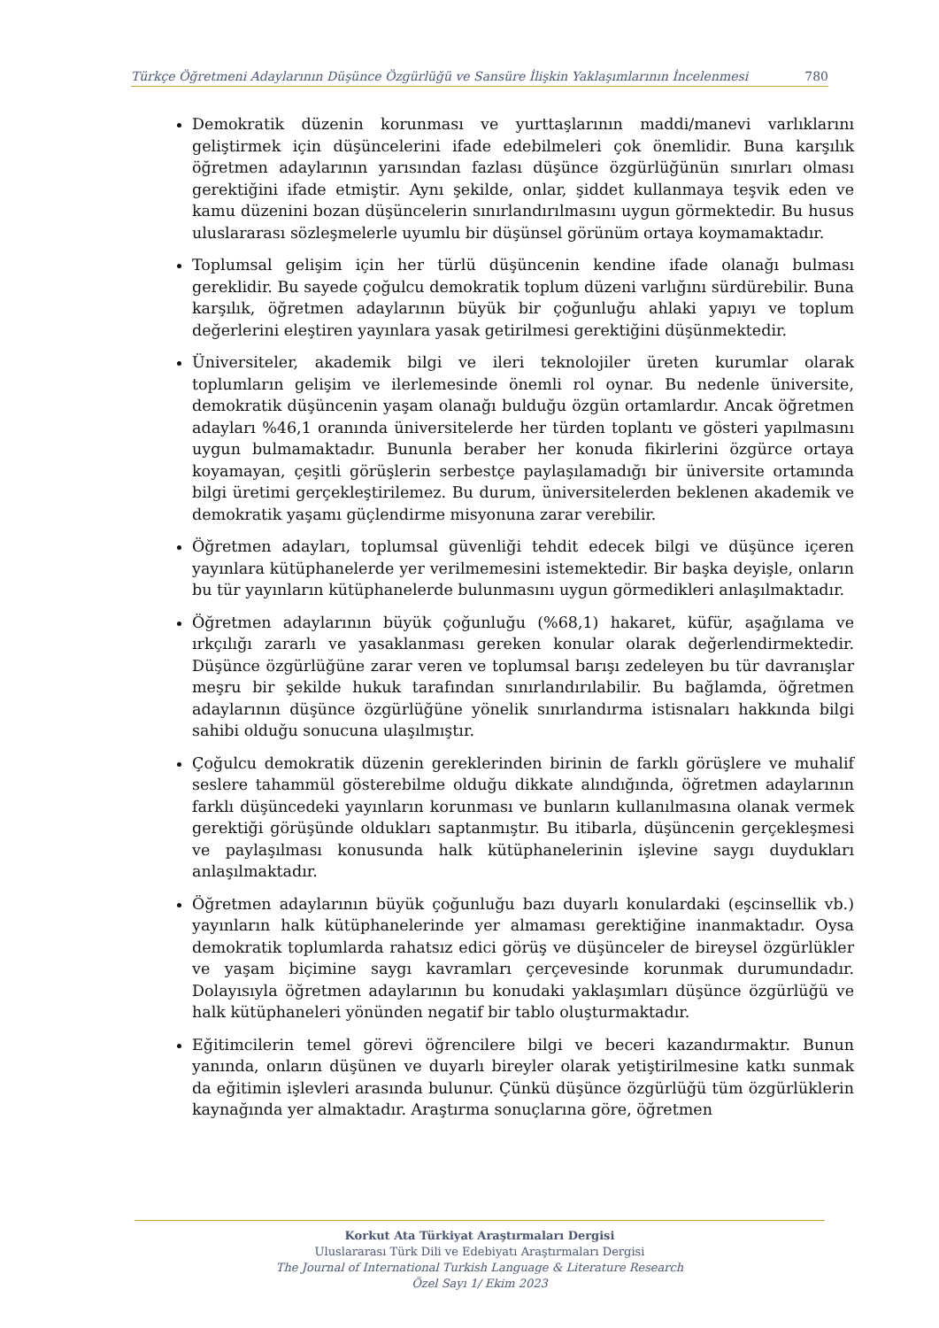Türkçe Öğretmeni Adaylarının Düşünce Özgürlüğü ve Sansüre İlişkin Yaklaşımlarının İncelenmesi 780
Demokratik düzenin korunması ve yurttaşlarının maddi/manevi varlıklarını geliştirmek için düşüncelerini ifade edebilmeleri çok önemlidir. Buna karşılık öğretmen adaylarının yarısından fazlası düşünce özgürlüğünün sınırları olması gerektiğini ifade etmiştir. Aynı şekilde, onlar, şiddet kullanmaya teşvik eden ve kamu düzenini bozan düşüncelerin sınırlandırılmasını uygun görmektedir. Bu husus uluslararası sözleşmelerle uyumlu bir düşünsel görünüm ortaya koymamaktadır.
Toplumsal gelişim için her türlü düşüncenin kendine ifade olanağı bulması gereklidir. Bu sayede çoğulcu demokratik toplum düzeni varlığını sürdürebilir. Buna karşılık, öğretmen adaylarının büyük bir çoğunluğu ahlaki yapıyı ve toplum değerlerini eleştiren yayınlara yasak getirilmesi gerektiğini düşünmektedir.
Üniversiteler, akademik bilgi ve ileri teknolojiler üreten kurumlar olarak toplumların gelişim ve ilerlemesinde önemli rol oynar. Bu nedenle üniversite, demokratik düşüncenin yaşam olanağı bulduğu özgün ortamlardır. Ancak öğretmen adayları %46,1 oranında üniversitelerde her türden toplantı ve gösteri yapılmasını uygun bulmamaktadır. Bununla beraber her konuda fikirlerini özgürce ortaya koyamayan, çeşitli görüşlerin serbestçe paylaşılamadığı bir üniversite ortamında bilgi üretimi gerçekleştirilemez. Bu durum, üniversitelerden beklenen akademik ve demokratik yaşamı güçlendirme misyonuna zarar verebilir.
Öğretmen adayları, toplumsal güvenliği tehdit edecek bilgi ve düşünce içeren yayınlara kütüphanelerde yer verilmemesini istemektedir. Bir başka deyişle, onların bu tür yayınların kütüphanelerde bulunmasını uygun görmedikleri anlaşılmaktadır.
Öğretmen adaylarının büyük çoğunluğu (%68,1) hakaret, küfür, aşağılama ve ırkçılığı zararlı ve yasaklanması gereken konular olarak değerlendirmektedir. Düşünce özgürlüğüne zarar veren ve toplumsal barışı zedeleyen bu tür davranışlar meşru bir şekilde hukuk tarafından sınırlandırılabilir. Bu bağlamda, öğretmen adaylarının düşünce özgürlüğüne yönelik sınırlandırma istisnaları hakkında bilgi sahibi olduğu sonucuna ulaşılmıştır.
Çoğulcu demokratik düzenin gereklerinden birinin de farklı görüşlere ve muhalif seslere tahammül gösterebilme olduğu dikkate alındığında, öğretmen adaylarının farklı düşüncedeki yayınların korunması ve bunların kullanılmasına olanak vermek gerektiği görüşünde oldukları saptanmıştır. Bu itibarla, düşüncenin gerçekleşmesi ve paylaşılması konusunda halk kütüphanelerinin işlevine saygı duydukları anlaşılmaktadır.
Öğretmen adaylarının büyük çoğunluğu bazı duyarlı konulardaki (eşcinsellik vb.) yayınların halk kütüphanelerinde yer almaması gerektiğine inanmaktadır. Oysa demokratik toplumlarda rahatsız edici görüş ve düşünceler de bireysel özgürlükler ve yaşam biçimine saygı kavramları çerçevesinde korunmak durumundadır. Dolayısıyla öğretmen adaylarının bu konudaki yaklaşımları düşünce özgürlüğü ve halk kütüphaneleri yönünden negatif bir tablo oluşturmaktadır.
Eğitimcilerin temel görevi öğrencilere bilgi ve beceri kazandırmaktır. Bunun yanında, onların düşünen ve duyarlı bireyler olarak yetiştirilmesine katkı sunmak da eğitimin işlevleri arasında bulunur. Çünkü düşünce özgürlüğü tüm özgürlüklerin kaynağında yer almaktadır. Araştırma sonuçlarına göre, öğretmen
Korkut Ata Türkiyat Araştırmaları Dergisi
Uluslararası Türk Dili ve Edebiyatı Araştırmaları Dergisi
The Journal of International Turkish Language & Literature Research
Özel Sayı 1/ Ekim 2023